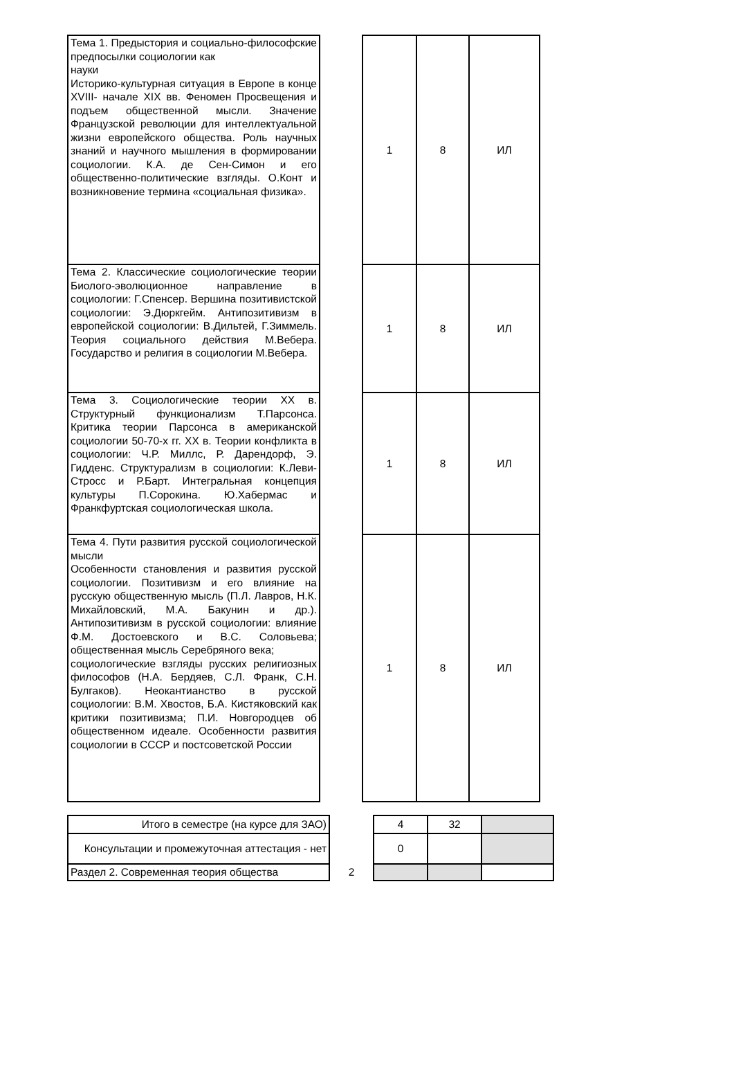| Тема 1. Предыстория и социально-философские предпосылки социологии как науки Историко-культурная ситуация в Европе в конце XVIII- начале XIX вв. Феномен Просвещения и подъем общественной мысли. Значение Французской революции для интеллектуальной жизни европейского общества. Роль научных знаний и научного мышления в формировании социологии. К.А. де Сен-Симон и его общественно-политические взгляды. О.Конт и возникновение термина «социальная физика». | | 1 | 8 | ИЛ |
| Тема 2. Классические социологические теории Биолого-эволюционное направление в социологии: Г.Спенсер. Вершина позитивистской социологии: Э.Дюркгейм. Антипозитивизм в европейской социологии: В.Дильтей, Г.Зиммель. Теория социального действия М.Вебера. Государство и религия в социологии М.Вебера. | | 1 | 8 | ИЛ |
| Тема 3. Социологические теории XX в. Структурный функционализм Т.Парсонса. Критика теории Парсонса в американской социологии 50-70-х гг. XX в. Теории конфликта в социологии: Ч.Р. Миллс, Р. Дарендорф, Э. Гидденс. Структурализм в социологии: К.Леви-Стросс и Р.Барт. Интегральная концепция культуры П.Сорокина. Ю.Хабермас и Франкфуртская социологическая школа. | | 1 | 8 | ИЛ |
| Тема 4. Пути развития русской социологической мысли Особенности становления и развития русской социологии. Позитивизм и его влияние на русскую общественную мысль (П.Л. Лавров, Н.К. Михайловский, М.А. Бакунин и др.). Антипозитивизм в русской социологии: влияние Ф.М. Достоевского и В.С. Соловьева; общественная мысль Серебряного века; социологические взгляды русских религиозных философов (Н.А. Бердяев, С.Л. Франк, С.Н. Булгаков). Неокантианство в русской социологии: В.М. Хвостов, Б.А. Кистяковский как критики позитивизма; П.И. Новгородцев об общественном идеале. Особенности развития социологии в СССР и постсоветской России | | 1 | 8 | ИЛ |
| Итого в семестре (на курсе для ЗАО) | | 4 | 32 | |
| Консультации и промежуточная аттестация - нет | | 0 | | |
| Раздел 2. Современная теория общества | 2 | | | |